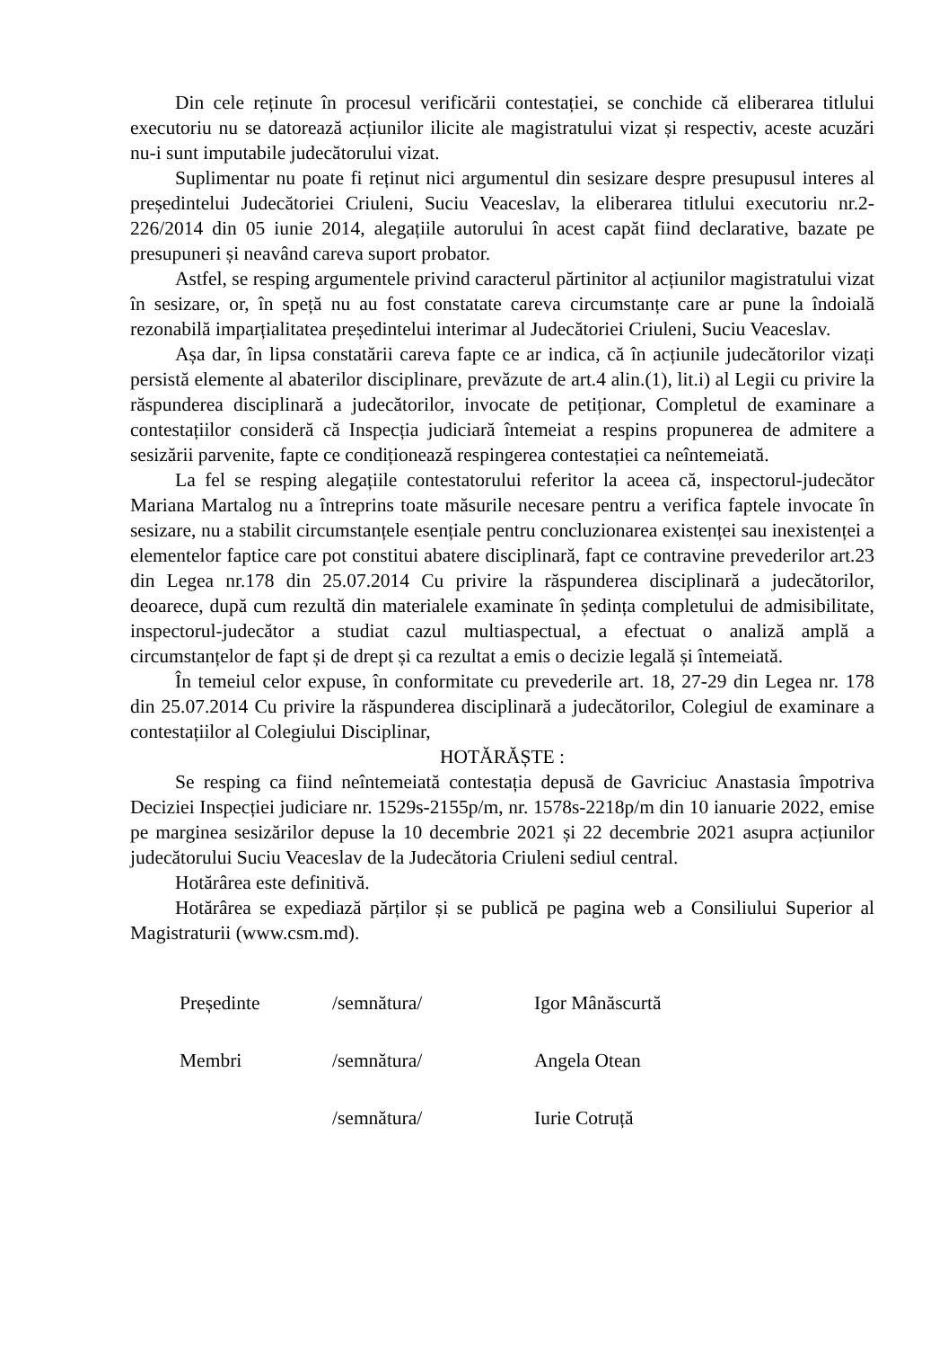Din cele reținute în procesul verificării contestației, se conchide că eliberarea titlului executoriu nu se datorează acțiunilor ilicite ale magistratului vizat și respectiv, aceste acuzări nu-i sunt imputabile judecătorului vizat.
Suplimentar nu poate fi reținut nici argumentul din sesizare despre presupusul interes al președintelui Judecătoriei Criuleni, Suciu Veaceslav, la eliberarea titlului executoriu nr.2-226/2014 din 05 iunie 2014, alegațiile autorului în acest capăt fiind declarative, bazate pe presupuneri și neavând careva suport probator.
Astfel, se resping argumentele privind caracterul părtinitor al acțiunilor magistratului vizat în sesizare, or, în speță nu au fost constatate careva circumstanțe care ar pune la îndoială rezonabilă imparțialitatea președintelui interimar al Judecătoriei Criuleni, Suciu Veaceslav.
Așa dar, în lipsa constatării careva fapte ce ar indica, că în acțiunile judecătorilor vizați persistă elemente al abaterilor disciplinare, prevăzute de art.4 alin.(1), lit.i) al Legii cu privire la răspunderea disciplinară a judecătorilor, invocate de petiționar, Completul de examinare a contestațiilor consideră că Inspecția judiciară întemeiat a respins propunerea de admitere a sesizării parvenite, fapte ce condiționează respingerea contestației ca neîntemeiată.
La fel se resping alegațiile contestatorului referitor la aceea că, inspectorul-judecător Mariana Martalog nu a întreprins toate măsurile necesare pentru a verifica faptele invocate în sesizare, nu a stabilit circumstanțele esențiale pentru concluzionarea existenței sau inexistenței a elementelor faptice care pot constitui abatere disciplinară, fapt ce contravine prevederilor art.23 din Legea nr.178 din 25.07.2014 Cu privire la răspunderea disciplinară a judecătorilor, deoarece, după cum rezultă din materialele examinate în ședința completului de admisibilitate, inspectorul-judecător a studiat cazul multiaspectual, a efectuat o analiză amplă a circumstanțelor de fapt și de drept și ca rezultat a emis o decizie legală și întemeiată.
În temeiul celor expuse, în conformitate cu prevederile art. 18, 27-29 din Legea nr. 178 din 25.07.2014 Cu privire la răspunderea disciplinară a judecătorilor, Colegiul de examinare a contestațiilor al Colegiului Disciplinar,
HOTĂRĂȘTE :
Se resping ca fiind neîntemeiată contestația depusă de Gavriciuc Anastasia împotriva Deciziei Inspecției judiciare nr. 1529s-2155p/m, nr. 1578s-2218p/m din 10 ianuarie 2022, emise pe marginea sesizărilor depuse la 10 decembrie 2021 și 22 decembrie 2021 asupra acțiunilor judecătorului Suciu Veaceslav de la Judecătoria Criuleni sediul central.
Hotărârea este definitivă.
Hotărârea se expediază părților și se publică pe pagina web a Consiliului Superior al Magistraturii (www.csm.md).
Președinte
/semnătura/
Igor Mânăscurtă
Membri
/semnătura/
Angela Otean
/semnătura/
Iurie Cotruță